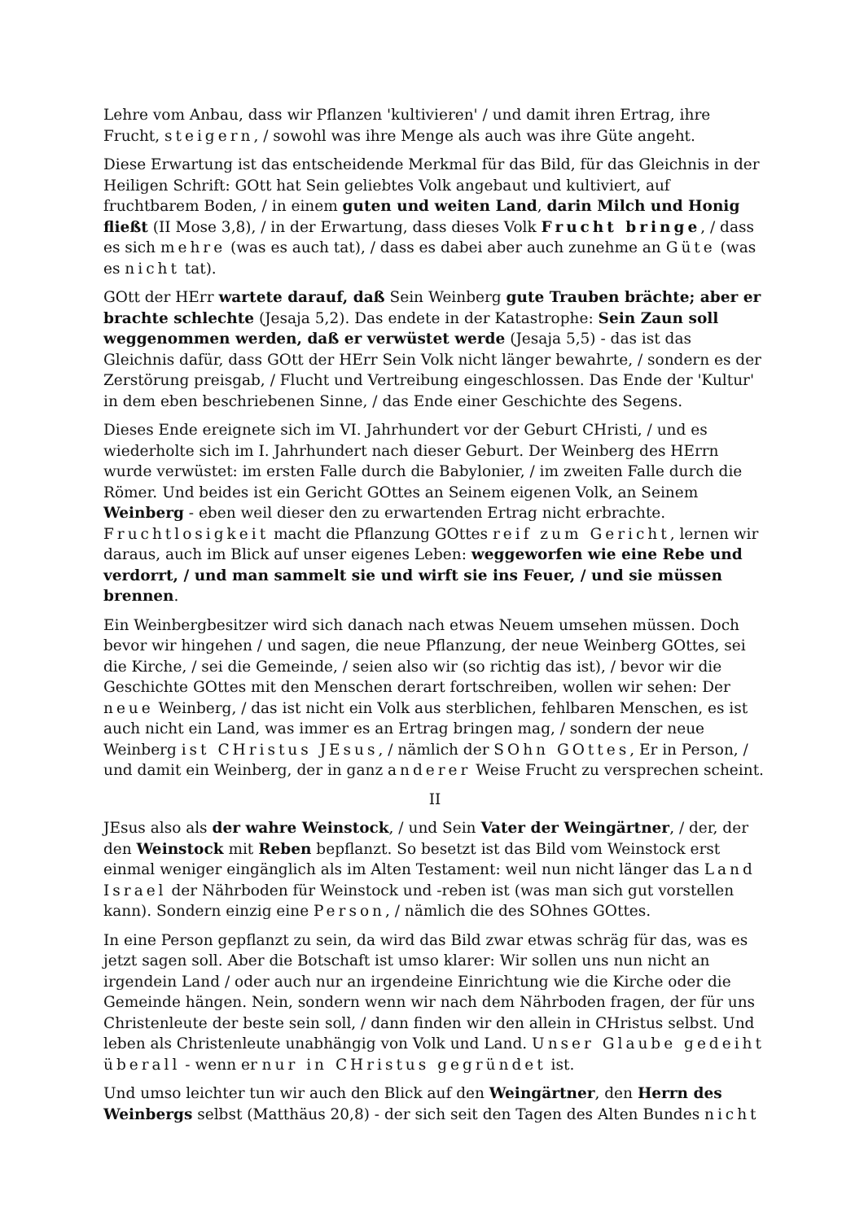Lehre vom Anbau, dass wir Pflanzen 'kultivieren' / und damit ihren Ertrag, ihre Frucht, steigern, / sowohl was ihre Menge als auch was ihre Güte angeht.
Diese Erwartung ist das entscheidende Merkmal für das Bild, für das Gleichnis in der Heiligen Schrift: GOtt hat Sein geliebtes Volk angebaut und kultiviert, auf fruchtbarem Boden, / in einem guten und weiten Land, darin Milch und Honig fließt (II Mose 3,8), / in der Erwartung, dass dieses Volk Frucht bringe, / dass es sich mehre (was es auch tat), / dass es dabei aber auch zunehme an Güte (was es nicht tat).
GOtt der HErr wartete darauf, daß Sein Weinberg gute Trauben brächte; aber er brachte schlechte (Jesaja 5,2). Das endete in der Katastrophe: Sein Zaun soll weggenommen werden, daß er verwüstet werde (Jesaja 5,5) - das ist das Gleichnis dafür, dass GOtt der HErr Sein Volk nicht länger bewahrte, / sondern es der Zerstörung preisgab, / Flucht und Vertreibung eingeschlossen. Das Ende der 'Kultur' in dem eben beschriebenen Sinne, / das Ende einer Geschichte des Segens.
Dieses Ende ereignete sich im VI. Jahrhundert vor der Geburt CHristi, / und es wiederholte sich im I. Jahrhundert nach dieser Geburt. Der Weinberg des HErrn wurde verwüstet: im ersten Falle durch die Babylonier, / im zweiten Falle durch die Römer. Und beides ist ein Gericht GOttes an Seinem eigenen Volk, an Seinem Weinberg - eben weil dieser den zu erwartenden Ertrag nicht erbrachte. Fruchtlosigkeit macht die Pflanzung GOttes reif zum Gericht, lernen wir daraus, auch im Blick auf unser eigenes Leben: weggeworfen wie eine Rebe und verdorrt, / und man sammelt sie und wirft sie ins Feuer, / und sie müssen brennen.
Ein Weinbergbesitzer wird sich danach nach etwas Neuem umsehen müssen. Doch bevor wir hingehen / und sagen, die neue Pflanzung, der neue Weinberg GOttes, sei die Kirche, / sei die Gemeinde, / seien also wir (so richtig das ist), / bevor wir die Geschichte GOttes mit den Menschen derart fortschreiben, wollen wir sehen: Der neue Weinberg, / das ist nicht ein Volk aus sterblichen, fehlbaren Menschen, es ist auch nicht ein Land, was immer es an Ertrag bringen mag, / sondern der neue Weinberg ist CHristus JEsus, / nämlich der SOhn GOttes, Er in Person, / und damit ein Weinberg, der in ganz anderer Weise Frucht zu versprechen scheint.
II
JEsus also als der wahre Weinstock, / und Sein Vater der Weingärtner, / der, der den Weinstock mit Reben bepflanzt. So besetzt ist das Bild vom Weinstock erst einmal weniger eingänglich als im Alten Testament: weil nun nicht länger das Land Israel der Nährboden für Weinstock und -reben ist (was man sich gut vorstellen kann). Sondern einzig eine Person, / nämlich die des SOhnes GOttes.
In eine Person gepflanzt zu sein, da wird das Bild zwar etwas schräg für das, was es jetzt sagen soll. Aber die Botschaft ist umso klarer: Wir sollen uns nun nicht an irgendein Land / oder auch nur an irgendeine Einrichtung wie die Kirche oder die Gemeinde hängen. Nein, sondern wenn wir nach dem Nährboden fragen, der für uns Christenleute der beste sein soll, / dann finden wir den allein in CHristus selbst. Und leben als Christenleute unabhängig von Volk und Land. Unser Glaube gedeiht überall - wenn er nur in CHristus gegründet ist.
Und umso leichter tun wir auch den Blick auf den Weingärtner, den Herrn des Weinbergs selbst (Matthäus 20,8) - der sich seit den Tagen des Alten Bundes nicht